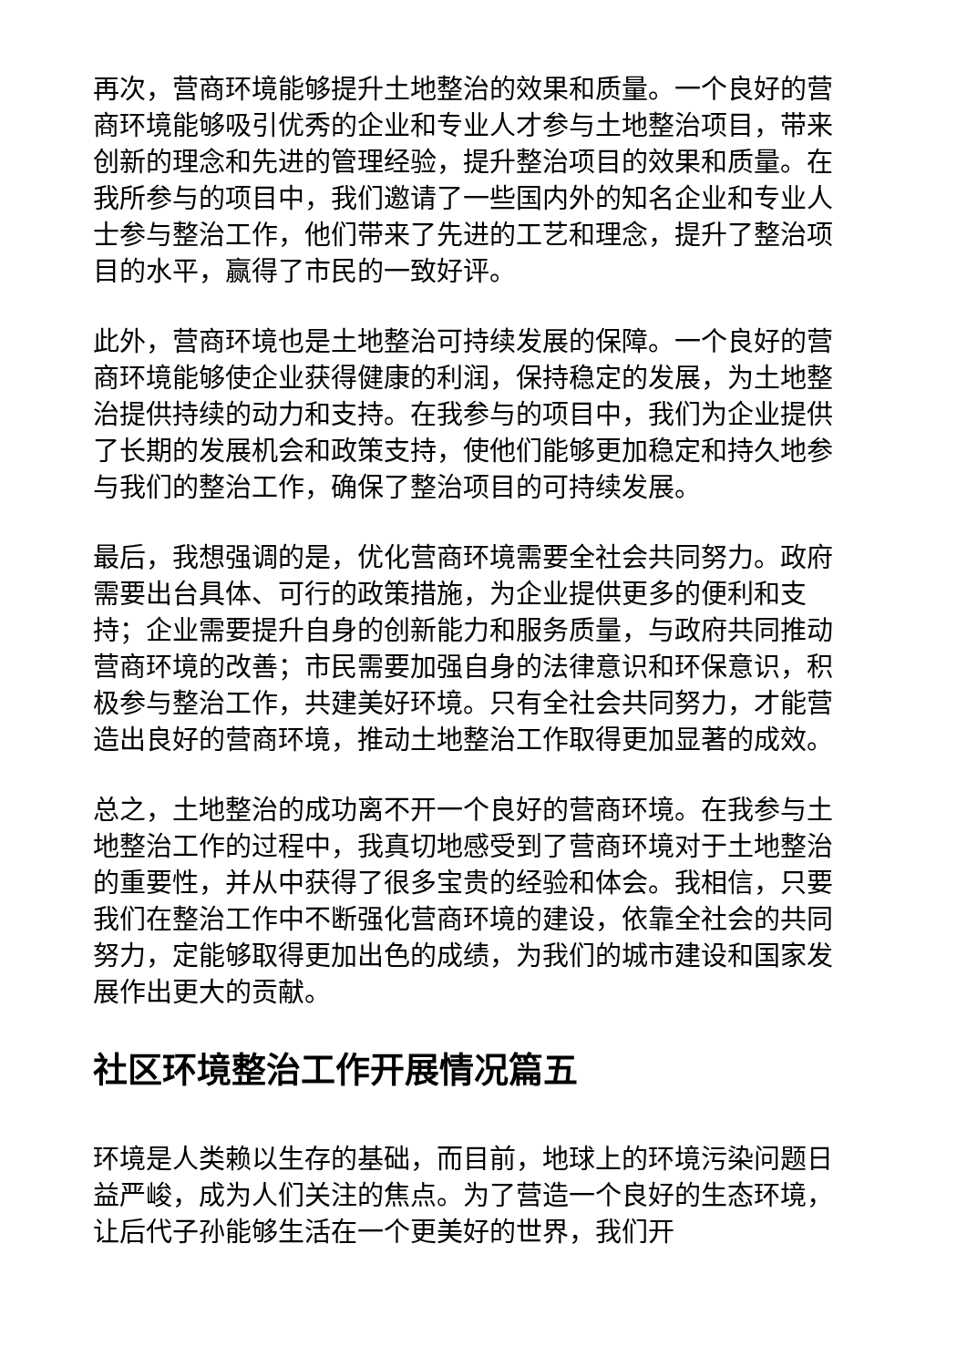再次，营商环境能够提升土地整治的效果和质量。一个良好的营商环境能够吸引优秀的企业和专业人才参与土地整治项目，带来创新的理念和先进的管理经验，提升整治项目的效果和质量。在我所参与的项目中，我们邀请了一些国内外的知名企业和专业人士参与整治工作，他们带来了先进的工艺和理念，提升了整治项目的水平，赢得了市民的一致好评。
此外，营商环境也是土地整治可持续发展的保障。一个良好的营商环境能够使企业获得健康的利润，保持稳定的发展，为土地整治提供持续的动力和支持。在我参与的项目中，我们为企业提供了长期的发展机会和政策支持，使他们能够更加稳定和持久地参与我们的整治工作，确保了整治项目的可持续发展。
最后，我想强调的是，优化营商环境需要全社会共同努力。政府需要出台具体、可行的政策措施，为企业提供更多的便利和支持；企业需要提升自身的创新能力和服务质量，与政府共同推动营商环境的改善；市民需要加强自身的法律意识和环保意识，积极参与整治工作，共建美好环境。只有全社会共同努力，才能营造出良好的营商环境，推动土地整治工作取得更加显著的成效。
总之，土地整治的成功离不开一个良好的营商环境。在我参与土地整治工作的过程中，我真切地感受到了营商环境对于土地整治的重要性，并从中获得了很多宝贵的经验和体会。我相信，只要我们在整治工作中不断强化营商环境的建设，依靠全社会的共同努力，定能够取得更加出色的成绩，为我们的城市建设和国家发展作出更大的贡献。
社区环境整治工作开展情况篇五
环境是人类赖以生存的基础，而目前，地球上的环境污染问题日益严峻，成为人们关注的焦点。为了营造一个良好的生态环境，让后代子孙能够生活在一个更美好的世界，我们开